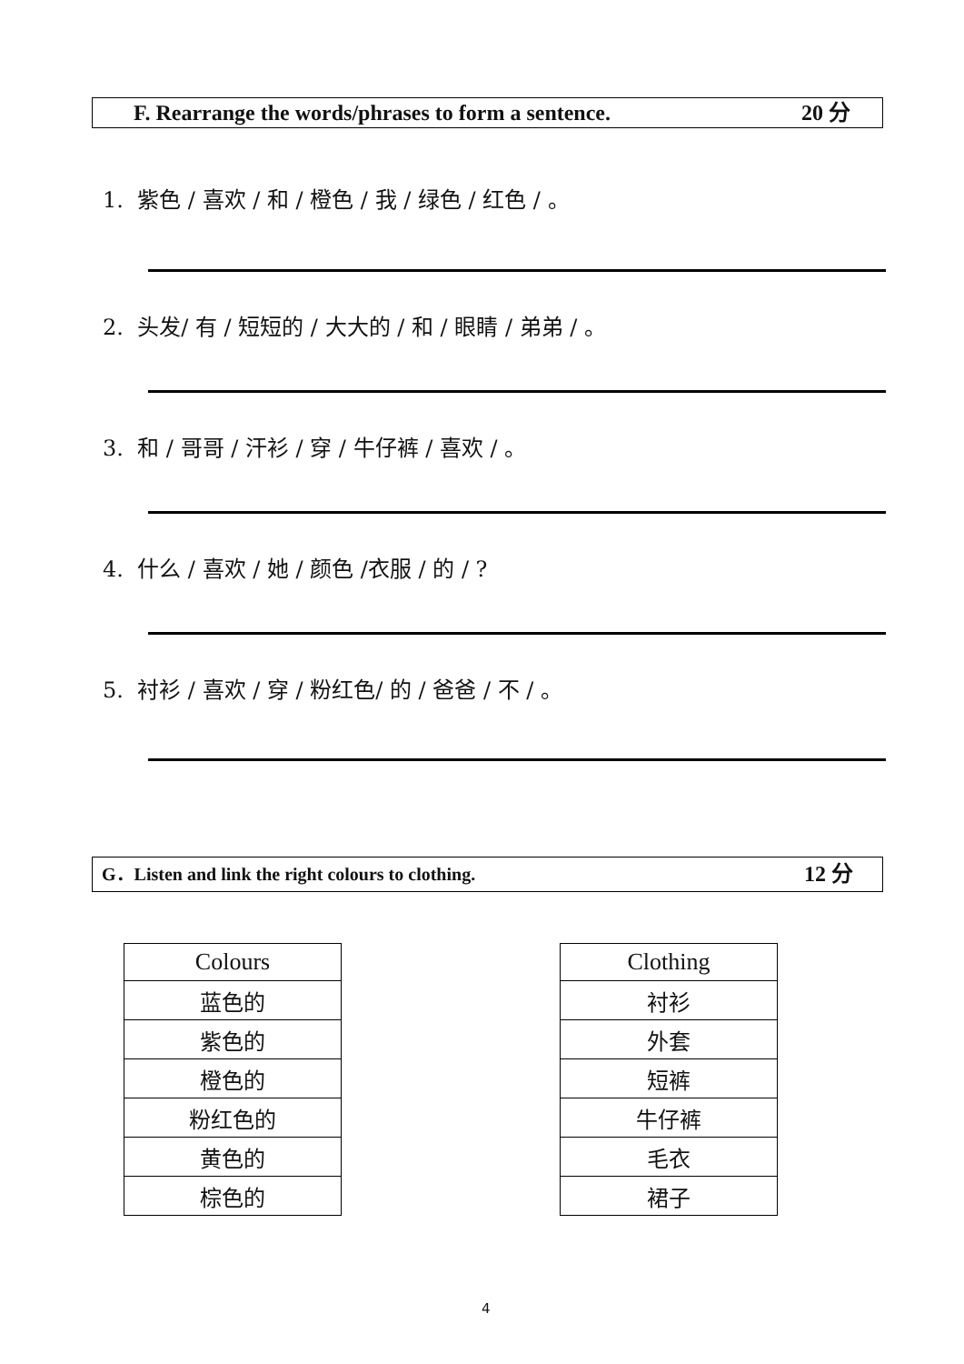F. Rearrange the words/phrases to form a sentence. 20 分
1. 紫色 / 喜欢 / 和 / 橙色 / 我 / 绿色 / 红色 / 。
2. 头发/ 有 / 短短的 / 大大的 / 和 / 眼睛 / 弟弟 / 。
3. 和 / 哥哥 / 汗衫 / 穿 / 牛仔裤 / 喜欢 / 。
4. 什么 / 喜欢 / 她 / 颜色 /衣服 / 的 / ?
5. 衬衫 / 喜欢 / 穿 / 粉红色/ 的 / 爸爸 / 不 / 。
G．Listen and link the right colours to clothing. 12 分
| Colours |
| --- |
| 蓝色的 |
| 紫色的 |
| 橙色的 |
| 粉红色的 |
| 黄色的 |
| 棕色的 |
| Clothing |
| --- |
| 衬衫 |
| 外套 |
| 短裤 |
| 牛仔裤 |
| 毛衣 |
| 裙子 |
4